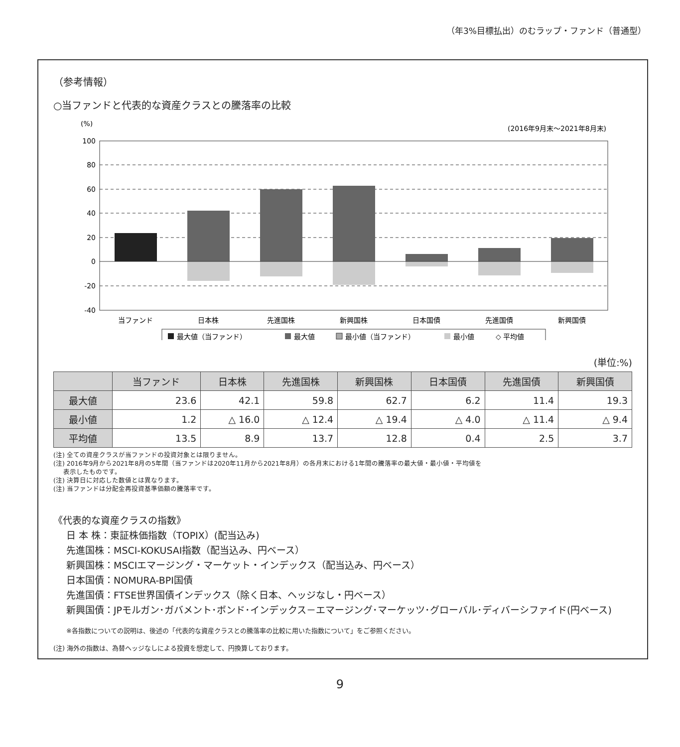（年3%目標払出）のむラップ・ファンド（普通型）
（参考情報）
○当ファンドと代表的な資産クラスとの騰落率の比較
(%)
(2016年9月末～2021年8月末)
100
80
60
40
20
0
-20
-40
当ファンド
日本株
先進国株
新興国株
日本国債
先進国債
新興国債
最大値（当ファンド）
最大値
最小値（当ファンド）
最小値
◇ 平均値
(単位:%)
| | 当ファンド | 日本株 | 先進国株 | 新興国株 | 日本国債 | 先進国債 | 新興国債 |
| --- | --- | --- | --- | --- | --- | --- | --- |
| 最大値 | 23.6 | 42.1 | 59.8 | 62.7 | 6.2 | 11.4 | 19.3 |
| 最小値 | 1.2 | △ 16.0 | △ 12.4 | △ 19.4 | △ 4.0 | △ 11.4 | △ 9.4 |
| 平均値 | 13.5 | 8.9 | 13.7 | 12.8 | 0.4 | 2.5 | 3.7 |
(注) 全ての資産クラスが当ファンドの投資対象とは限りません。
(注) 2016年9月から2021年8月の5年間（当ファンドは2020年11月から2021年8月）の各月末における1年間の騰落率の最大値・最小値・平均値を
表示したものです。
(注) 決算日に対応した数値とは異なります。
(注) 当ファンドは分配金再投資基準価額の騰落率です。
《代表的な資産クラスの指数》
日 本 株：東証株価指数（TOPIX）(配当込み)
先進国株：MSCI-KOKUSAI指数（配当込み、円ベース）
新興国株：MSCIエマージング・マーケット・インデックス（配当込み、円ベース）
日本国債：NOMURA-BPI国債
先進国債：FTSE世界国債インデックス（除く日本、ヘッジなし・円ベース）
新興国債：JPモルガン･ガバメント･ボンド･インデックス－エマージング･マーケッツ･グローバル･ディバーシファイド(円ベース)
※各指数についての説明は、後述の「代表的な資産クラスとの騰落率の比較に用いた指数について」をご参照ください。
(注) 海外の指数は、為替ヘッジなしによる投資を想定して、円換算しております。
9